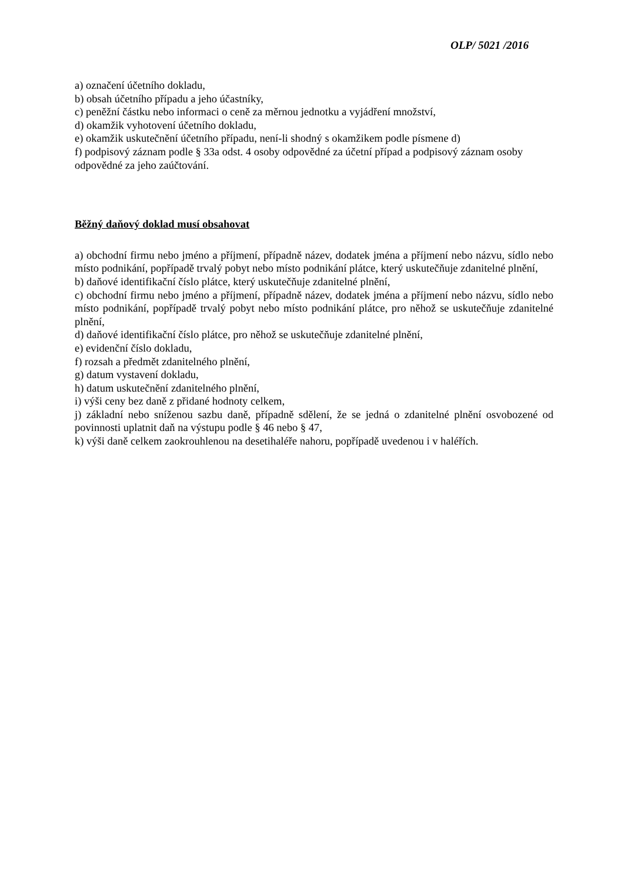OLP/ 5021 /2016
a) označení účetního dokladu,
b) obsah účetního případu a jeho účastníky,
c) peněžní částku nebo informaci o ceně za měrnou jednotku a vyjádření množství,
d) okamžik vyhotovení účetního dokladu,
e) okamžik uskutečnění účetního případu, není-li shodný s okamžikem podle písmene d)
f) podpisový záznam podle § 33a odst. 4 osoby odpovědné za účetní případ a podpisový záznam osoby odpovědné za jeho zaúčtování.
Běžný daňový doklad musí obsahovat
a) obchodní firmu nebo jméno a příjmení, případně název, dodatek jména a příjmení nebo názvu, sídlo nebo místo podnikání, popřípadě trvalý pobyt nebo místo podnikání plátce, který uskutečňuje zdanitelné plnění,
b) daňové identifikační číslo plátce, který uskutečňuje zdanitelné plnění,
c) obchodní firmu nebo jméno a příjmení, případně název, dodatek jména a příjmení nebo názvu, sídlo nebo místo podnikání, popřípadě trvalý pobyt nebo místo podnikání plátce, pro něhož se uskutečňuje zdanitelné plnění,
d) daňové identifikační číslo plátce, pro něhož se uskutečňuje zdanitelné plnění,
e) evidenční číslo dokladu,
f) rozsah a předmět zdanitelného plnění,
g) datum vystavení dokladu,
h) datum uskutečnění zdanitelného plnění,
i) výši ceny bez daně z přidané hodnoty celkem,
j) základní nebo sníženou sazbu daně, případně sdělení, že se jedná o zdanitelné plnění osvobozené od povinnosti uplatnit daň na výstupu podle § 46 nebo § 47,
k) výši daně celkem zaokrouhlenou na desetihaléře nahoru, popřípadě uvedenou i v haléřích.